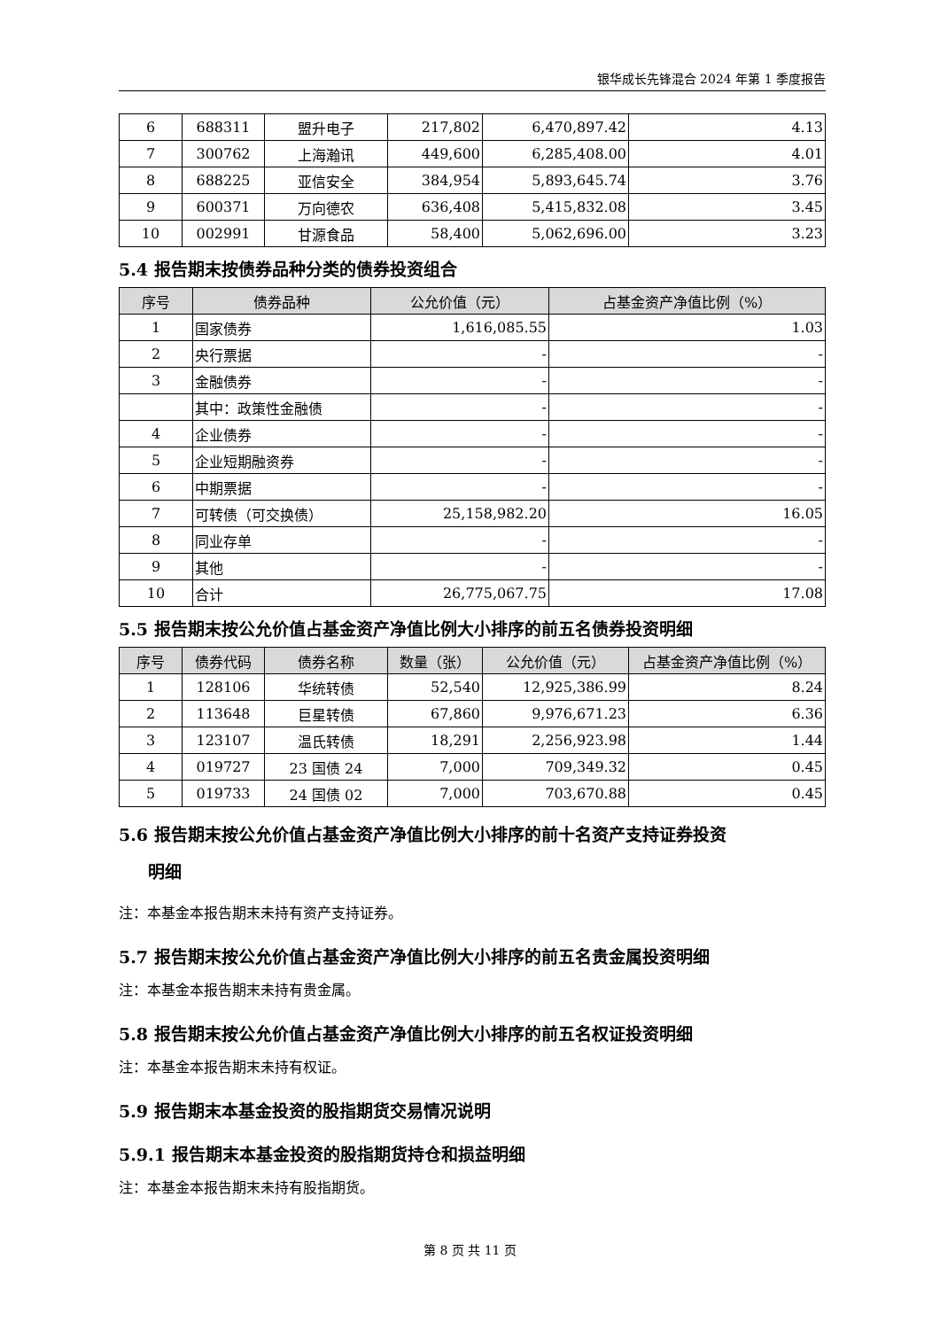银华成长先锋混合 2024 年第 1 季度报告
| 6 | 688311 | 盟升电子 | 217,802 | 6,470,897.42 | 4.13 |
| 7 | 300762 | 上海瀚讯 | 449,600 | 6,285,408.00 | 4.01 |
| 8 | 688225 | 亚信安全 | 384,954 | 5,893,645.74 | 3.76 |
| 9 | 600371 | 万向德农 | 636,408 | 5,415,832.08 | 3.45 |
| 10 | 002991 | 甘源食品 | 58,400 | 5,062,696.00 | 3.23 |
5.4 报告期末按债券品种分类的债券投资组合
| 序号 | 债券品种 | 公允价值（元） | 占基金资产净值比例（%） |
| --- | --- | --- | --- |
| 1 | 国家债券 | 1,616,085.55 | 1.03 |
| 2 | 央行票据 | - | - |
| 3 | 金融债券 | - | - |
| | 其中：政策性金融债 | - | - |
| 4 | 企业债券 | - | - |
| 5 | 企业短期融资券 | - | - |
| 6 | 中期票据 | - | - |
| 7 | 可转债（可交换债） | 25,158,982.20 | 16.05 |
| 8 | 同业存单 | - | - |
| 9 | 其他 | - | - |
| 10 | 合计 | 26,775,067.75 | 17.08 |
5.5 报告期末按公允价值占基金资产净值比例大小排序的前五名债券投资明细
| 序号 | 债券代码 | 债券名称 | 数量（张） | 公允价值（元） | 占基金资产净值比例（%） |
| --- | --- | --- | --- | --- | --- |
| 1 | 128106 | 华统转债 | 52,540 | 12,925,386.99 | 8.24 |
| 2 | 113648 | 巨星转债 | 67,860 | 9,976,671.23 | 6.36 |
| 3 | 123107 | 温氏转债 | 18,291 | 2,256,923.98 | 1.44 |
| 4 | 019727 | 23 国债 24 | 7,000 | 709,349.32 | 0.45 |
| 5 | 019733 | 24 国债 02 | 7,000 | 703,670.88 | 0.45 |
5.6 报告期末按公允价值占基金资产净值比例大小排序的前十名资产支持证券投资
明细
注：本基金本报告期末未持有资产支持证券。
5.7 报告期末按公允价值占基金资产净值比例大小排序的前五名贵金属投资明细
注：本基金本报告期末未持有贵金属。
5.8 报告期末按公允价值占基金资产净值比例大小排序的前五名权证投资明细
注：本基金本报告期末未持有权证。
5.9 报告期末本基金投资的股指期货交易情况说明
5.9.1 报告期末本基金投资的股指期货持仓和损益明细
注：本基金本报告期末未持有股指期货。
第 8 页 共 11 页